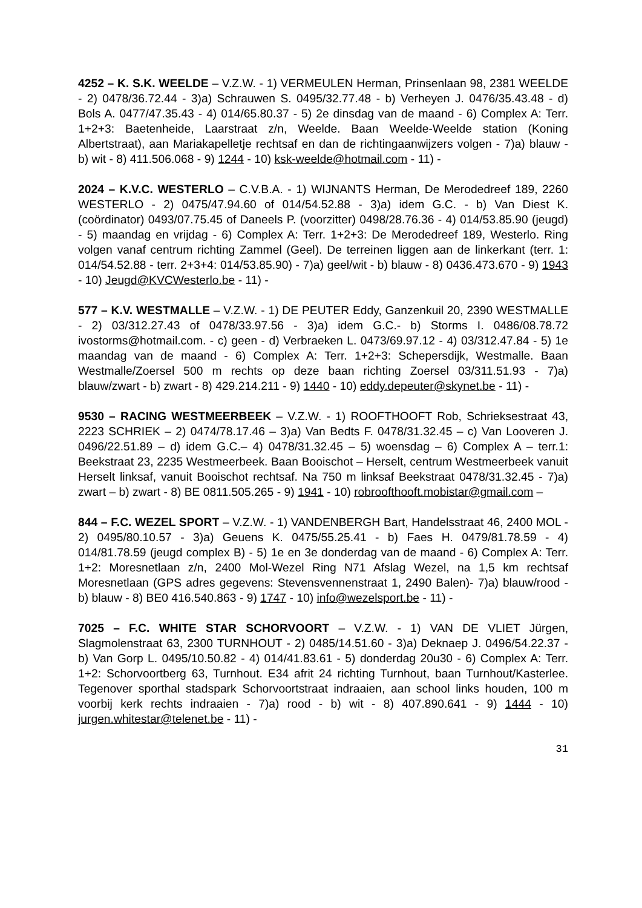4252 – K. S.K. WEELDE – V.Z.W. - 1) VERMEULEN Herman, Prinsenlaan 98, 2381 WEELDE - 2) 0478/36.72.44 - 3)a) Schrauwen S. 0495/32.77.48 - b) Verheyen J. 0476/35.43.48 - d) Bols A. 0477/47.35.43 - 4) 014/65.80.37 - 5) 2e dinsdag van de maand - 6) Complex A: Terr. 1+2+3: Baetenheide, Laarstraat z/n, Weelde. Baan Weelde-Weelde station (Koning Albertstraat), aan Mariakapelletje rechtsaf en dan de richtingaanwijzers volgen - 7)a) blauw - b) wit - 8) 411.506.068 - 9) 1244 - 10) ksk-weelde@hotmail.com - 11) -
2024 – K.V.C. WESTERLO – C.V.B.A. - 1) WIJNANTS Herman, De Merodedreef 189, 2260 WESTERLO - 2) 0475/47.94.60 of 014/54.52.88 - 3)a) idem G.C. - b) Van Diest K. (coördinator) 0493/07.75.45 of Daneels P. (voorzitter) 0498/28.76.36 - 4) 014/53.85.90 (jeugd) - 5) maandag en vrijdag - 6) Complex A: Terr. 1+2+3: De Merodedreef 189, Westerlo. Ring volgen vanaf centrum richting Zammel (Geel). De terreinen liggen aan de linkerkant (terr. 1: 014/54.52.88 - terr. 2+3+4: 014/53.85.90) - 7)a) geel/wit - b) blauw - 8) 0436.473.670 - 9) 1943 - 10) Jeugd@KVCWesterlo.be - 11) -
577 – K.V. WESTMALLE – V.Z.W. - 1) DE PEUTER Eddy, Ganzenkuil 20, 2390 WESTMALLE - 2) 03/312.27.43 of 0478/33.97.56 - 3)a) idem G.C.- b) Storms I. 0486/08.78.72 ivostorms@hotmail.com. - c) geen - d) Verbraeken L. 0473/69.97.12 - 4) 03/312.47.84 - 5) 1e maandag van de maand - 6) Complex A: Terr. 1+2+3: Schepersdijk, Westmalle. Baan Westmalle/Zoersel 500 m rechts op deze baan richting Zoersel 03/311.51.93 - 7)a) blauw/zwart - b) zwart - 8) 429.214.211 - 9) 1440 - 10) eddy.depeuter@skynet.be - 11) -
9530 – RACING WESTMEERBEEK – V.Z.W. - 1) ROOFTHOOFT Rob, Schrieksestraat 43, 2223 SCHRIEK – 2) 0474/78.17.46 – 3)a) Van Bedts F. 0478/31.32.45 – c) Van Looveren J. 0496/22.51.89 – d) idem G.C.– 4) 0478/31.32.45 – 5) woensdag – 6) Complex A – terr.1: Beekstraat 23, 2235 Westmeerbeek. Baan Booischot – Herselt, centrum Westmeerbeek vanuit Herselt linksaf, vanuit Booischot rechtsaf. Na 750 m linksaf Beekstraat 0478/31.32.45 - 7)a) zwart – b) zwart - 8) BE 0811.505.265 - 9) 1941 - 10) robroofthooft.mobistar@gmail.com –
844 – F.C. WEZEL SPORT – V.Z.W. - 1) VANDENBERGH Bart, Handelsstraat 46, 2400 MOL - 2) 0495/80.10.57 - 3)a) Geuens K. 0475/55.25.41 - b) Faes H. 0479/81.78.59 - 4) 014/81.78.59 (jeugd complex B) - 5) 1e en 3e donderdag van de maand - 6) Complex A: Terr. 1+2: Moresnetlaan z/n, 2400 Mol-Wezel Ring N71 Afslag Wezel, na 1,5 km rechtsaf Moresnetlaan (GPS adres gegevens: Stevensvennenstraat 1, 2490 Balen)- 7)a) blauw/rood - b) blauw - 8) BE0 416.540.863 - 9) 1747 - 10) info@wezelsport.be - 11) -
7025 – F.C. WHITE STAR SCHORVOORT – V.Z.W. - 1) VAN DE VLIET Jürgen, Slagmolenstraat 63, 2300 TURNHOUT - 2) 0485/14.51.60 - 3)a) Deknaep J. 0496/54.22.37 - b) Van Gorp L. 0495/10.50.82 - 4) 014/41.83.61 - 5) donderdag 20u30 - 6) Complex A: Terr. 1+2: Schorvoortberg 63, Turnhout. E34 afrit 24 richting Turnhout, baan Turnhout/Kasterlee. Tegenover sporthal stadspark Schorvoortstraat indraaien, aan school links houden, 100 m voorbij kerk rechts indraaien - 7)a) rood - b) wit - 8) 407.890.641 - 9) 1444 - 10) jurgen.whitestar@telenet.be - 11) -
31